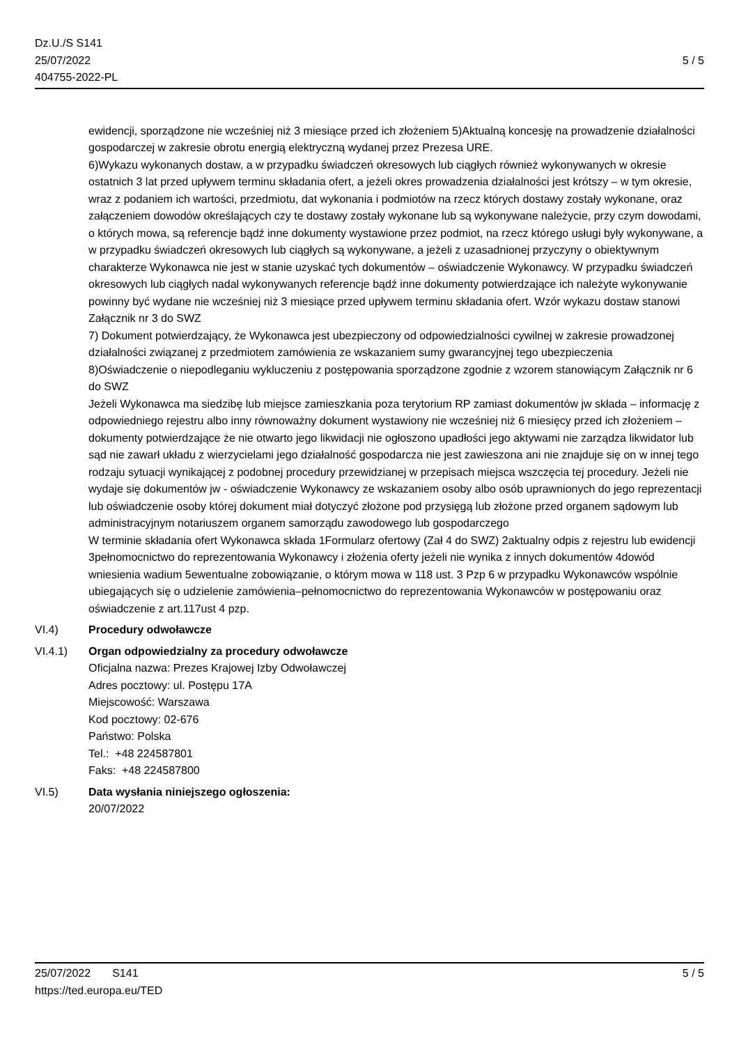Dz.U./S S141
25/07/2022
404755-2022-PL
5 / 5
ewidencji, sporządzone nie wcześniej niż 3 miesiące przed ich złożeniem 5)Aktualną koncesję na prowadzenie działalności gospodarczej w zakresie obrotu energią elektryczną wydanej przez Prezesa URE.
6)Wykazu wykonanych dostaw, a w przypadku świadczeń okresowych lub ciągłych również wykonywanych w okresie ostatnich 3 lat przed upływem terminu składania ofert, a jeżeli okres prowadzenia działalności jest krótszy – w tym okresie, wraz z podaniem ich wartości, przedmiotu, dat wykonania i podmiotów na rzecz których dostawy zostały wykonane, oraz załączeniem dowodów określających czy te dostawy zostały wykonane lub są wykonywane należycie, przy czym dowodami, o których mowa, są referencje bądź inne dokumenty wystawione przez podmiot, na rzecz którego usługi były wykonywane, a w przypadku świadczeń okresowych lub ciągłych są wykonywane, a jeżeli z uzasadnionej przyczyny o obiektywnym charakterze Wykonawca nie jest w stanie uzyskać tych dokumentów – oświadczenie Wykonawcy. W przypadku świadczeń okresowych lub ciągłych nadal wykonywanych referencje bądź inne dokumenty potwierdzające ich należyte wykonywanie powinny być wydane nie wcześniej niż 3 miesiące przed upływem terminu składania ofert. Wzór wykazu dostaw stanowi Załącznik nr 3 do SWZ
7) Dokument potwierdzający, że Wykonawca jest ubezpieczony od odpowiedzialności cywilnej w zakresie prowadzonej działalności związanej z przedmiotem zamówienia ze wskazaniem sumy gwarancyjnej tego ubezpieczenia
8)Oświadczenie o niepodleganiu wykluczeniu z postępowania sporządzone zgodnie z wzorem stanowiącym Załącznik nr 6 do SWZ
Jeżeli Wykonawca ma siedzibę lub miejsce zamieszkania poza terytorium RP zamiast dokumentów jw składa – informację z odpowiedniego rejestru albo inny równoważny dokument wystawiony nie wcześniej niż 6 miesięcy przed ich złożeniem – dokumenty potwierdzające że nie otwarto jego likwidacji nie ogłoszono upadłości jego aktywami nie zarządza likwidator lub sąd nie zawarł układu z wierzycielami jego działalność gospodarcza nie jest zawieszona ani nie znajduje się on w innej tego rodzaju sytuacji wynikającej z podobnej procedury przewidzianej w przepisach miejsca wszczęcia tej procedury. Jeżeli nie wydaje się dokumentów jw - oświadczenie Wykonawcy ze wskazaniem osoby albo osób uprawnionych do jego reprezentacji lub oświadczenie osoby której dokument miał dotyczyć złożone pod przysięgą lub złożone przed organem sądowym lub administracyjnym notariuszem organem samorządu zawodowego lub gospodarczego
W terminie składania ofert Wykonawca składa 1Formularz ofertowy (Zał 4 do SWZ) 2aktualny odpis z rejestru lub ewidencji 3pełnomocnictwo do reprezentowania Wykonawcy i złożenia oferty jeżeli nie wynika z innych dokumentów 4dowód wniesienia wadium 5ewentualne zobowiązanie, o którym mowa w 118 ust. 3 Pzp 6 w przypadku Wykonawców wspólnie ubiegających się o udzielenie zamówienia–pełnomocnictwo do reprezentowania Wykonawców w postępowaniu oraz oświadczenie z art.117ust 4 pzp.
VI.4) Procedury odwoławcze
VI.4.1) Organ odpowiedzialny za procedury odwoławcze
Oficjalna nazwa: Prezes Krajowej Izby Odwoławczej
Adres pocztowy: ul. Postępu 17A
Miejscowość: Warszawa
Kod pocztowy: 02-676
Państwo: Polska
Tel.: +48 224587801
Faks: +48 224587800
VI.5) Data wysłania niniejszego ogłoszenia:
20/07/2022
25/07/2022 S141 5 / 5
https://ted.europa.eu/TED